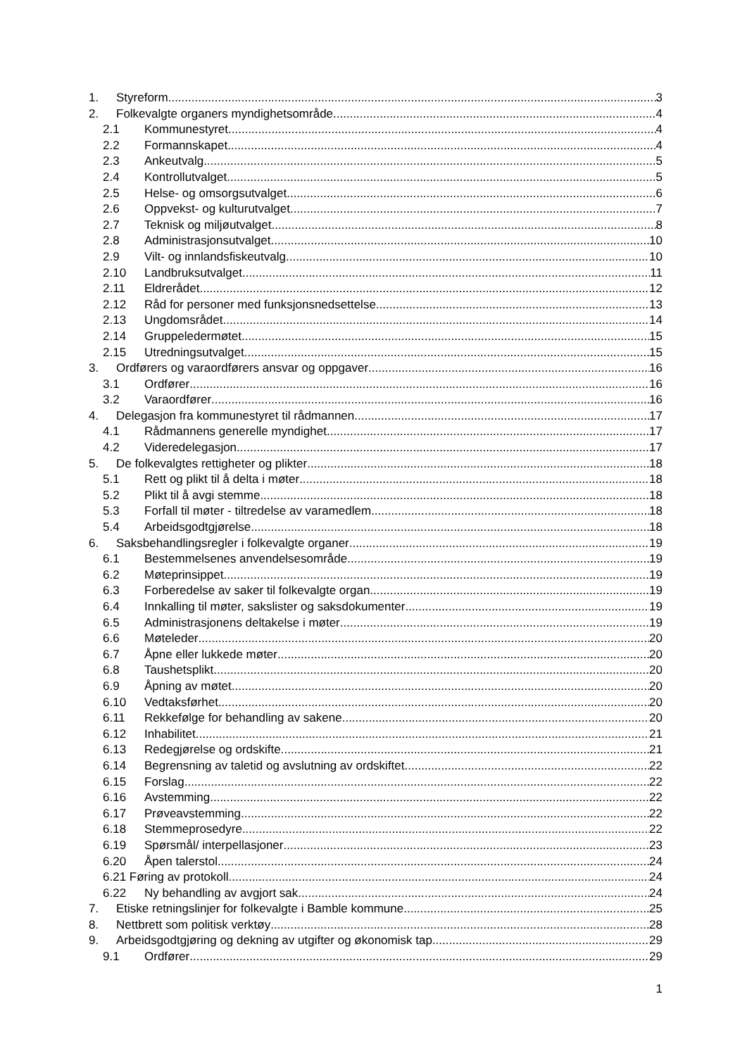1. Styreform 3
2. Folkevalgte organers myndighetsområde 4
2.1 Kommunestyret 4
2.2 Formannskapet 4
2.3 Ankeutvalg 5
2.4 Kontrollutvalget 5
2.5 Helse- og omsorgsutvalget 6
2.6 Oppvekst- og kulturutvalget 7
2.7 Teknisk og miljøutvalget 8
2.8 Administrasjonsutvalget 10
2.9 Vilt- og innlandsfiskeutvalg 10
2.10 Landbruksutvalget 11
2.11 Eldrerådet 12
2.12 Råd for personer med funksjonsnedsettelse 13
2.13 Ungdomsrådet 14
2.14 Gruppeledermøtet 15
2.15 Utredningsutvalget 15
3. Ordførers og varaordførers ansvar og oppgaver 16
3.1 Ordfører 16
3.2 Varaordfører 16
4. Delegasjon fra kommunestyret til rådmannen 17
4.1 Rådmannens generelle myndighet 17
4.2 Videredelegasjon 17
5. De folkevalgtes rettigheter og plikter 18
5.1 Rett og plikt til å delta i møter 18
5.2 Plikt til å avgi stemme 18
5.3 Forfall til møter - tiltredelse av varamedlem 18
5.4 Arbeidsgodtgjørelse 18
6. Saksbehandlingsregler i folkevalgte organer 19
6.1 Bestemmelsenes anvendelsesområde 19
6.2 Møteprinsippet 19
6.3 Forberedelse av saker til folkevalgte organ 19
6.4 Innkalling til møter, sakslister og saksdokumenter 19
6.5 Administrasjonens deltakelse i møter 19
6.6 Møteleder 20
6.7 Åpne eller lukkede møter 20
6.8 Taushetsplikt 20
6.9 Åpning av møtet 20
6.10 Vedtaksførhet 20
6.11 Rekkefølge for behandling av sakene 20
6.12 Inhabilitet 21
6.13 Redegjørelse og ordskifte 21
6.14 Begrensning av taletid og avslutning av ordskiftet 22
6.15 Forslag 22
6.16 Avstemming 22
6.17 Prøveavstemming 22
6.18 Stemmeprosedyre 22
6.19 Spørsmål/ interpellasjoner 23
6.20 Åpen talerstol 24
6.21 Føring av protokoll 24
6.22 Ny behandling av avgjort sak 24
7. Etiske retningslinjer for folkevalgte i Bamble kommune. 25
8. Nettbrett som politisk verktøy 28
9. Arbeidsgodtgjøring og dekning av utgifter og økonomisk tap 29
9.1 Ordfører 29
1